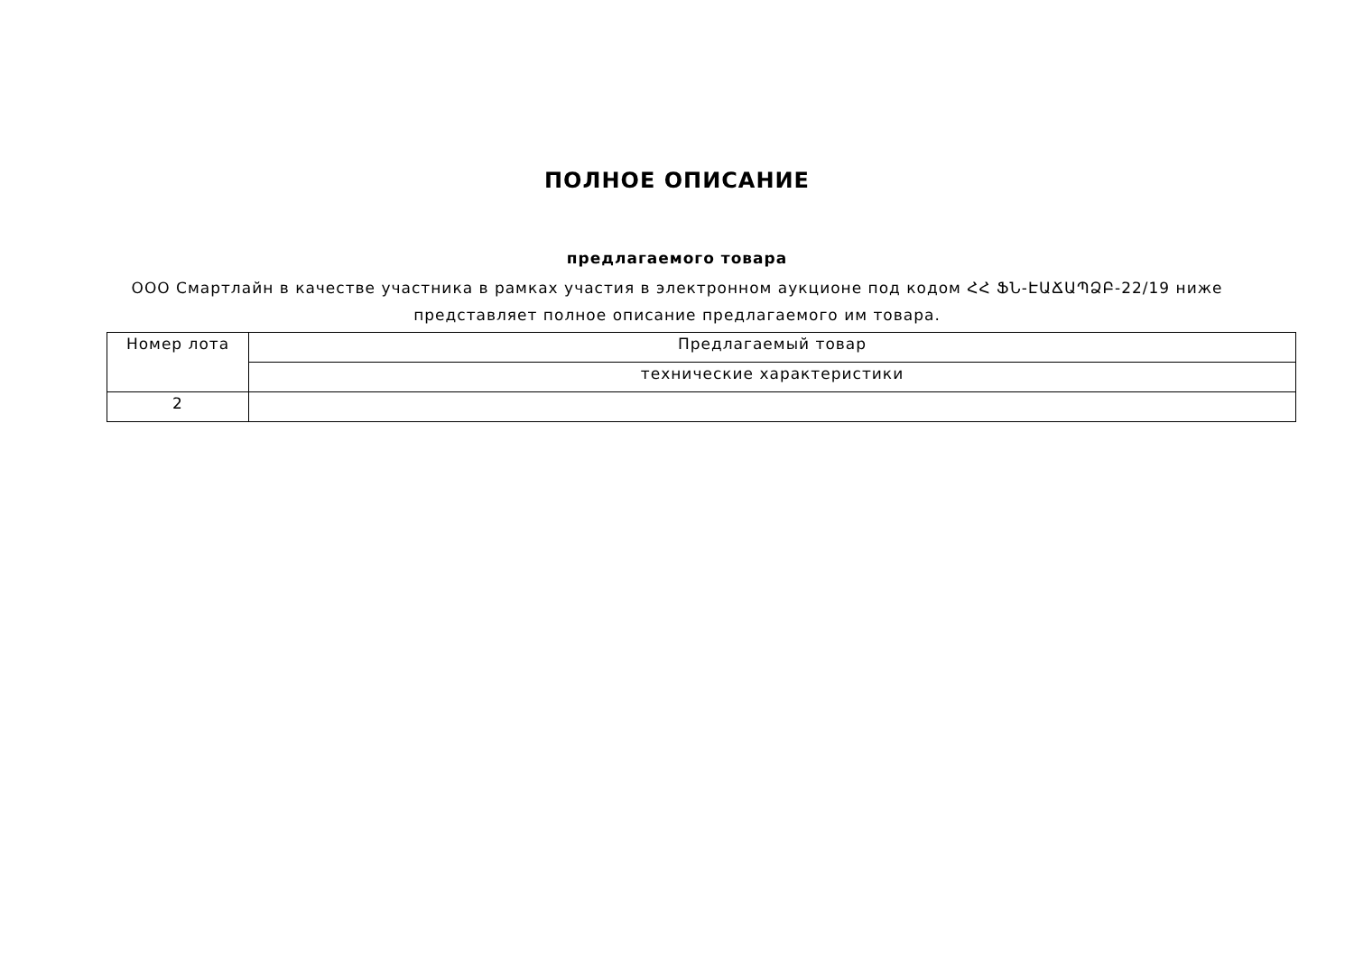ПОЛНОЕ ОПИСАНИЕ
предлагаемого товара
ООО Смартлайн в качестве участника в рамках участия в электронном аукционе под кодом ՀՀ ՖՆ-ԷԱՃԱՊՁԲ-22/19 ниже представляет полное описание предлагаемого им товара.
| Номер лота | Предлагаемый товар |
| | технические характеристики |
| 2 | |